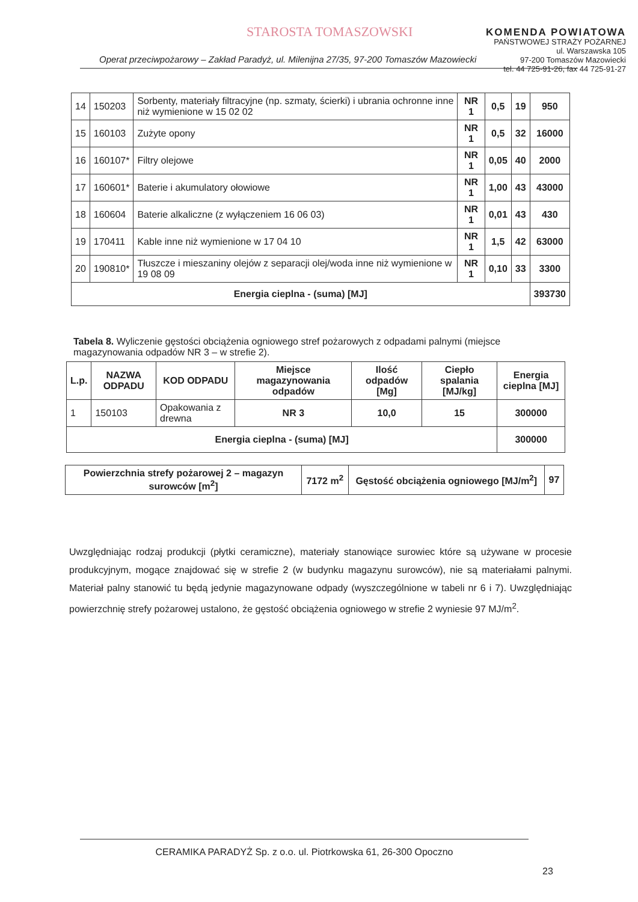STAROSTA TOMASZOWSKI
KOMENDA POWIATOWA
PAŃSTWOWEJ STRAŻY POŻARNEJ
ul. Warszawska 105
97-200 Tomaszów Mazowiecki
tel. 44 725-91-26, fax 44 725-91-27
Operat przeciwpożarowy – Zakład Paradyż, ul. Milenijna 27/35, 97-200 Tomaszów Mazowiecki
| 14 | 150203 | Sorbenty, materiały filtracyjne (np. szmaty, ścierki) i ubrania ochronne inne niż wymienione w 15 02 02 | NR 1 | 0,5 | 19 | 950 |
| 15 | 160103 | Zużyte opony | NR 1 | 0,5 | 32 | 16000 |
| 16 | 160107* | Filtry olejowe | NR 1 | 0,05 | 40 | 2000 |
| 17 | 160601* | Baterie i akumulatory ołowiowe | NR 1 | 1,00 | 43 | 43000 |
| 18 | 160604 | Baterie alkaliczne (z wyłączeniem 16 06 03) | NR 1 | 0,01 | 43 | 430 |
| 19 | 170411 | Kable inne niż wymienione w 17 04 10 | NR 1 | 1,5 | 42 | 63000 |
| 20 | 190810* | Tłuszcze i mieszaniny olejów z separacji olej/woda inne niż wymienione w 19 08 09 | NR 1 | 0,10 | 33 | 3300 |
| Energia cieplna - (suma) [MJ] | | | | | | 393730 |
Tabela 8. Wyliczenie gęstości obciążenia ogniowego stref pożarowych z odpadami palnymi (miejsce magazynowania odpadów NR 3 – w strefie 2).
| L.p. | NAZWA ODPADU | KOD ODPADU | Miejsce magazynowania odpadów | Ilość odpadów [Mg] | Ciepło spalania [MJ/kg] | Energia cieplna [MJ] |
| --- | --- | --- | --- | --- | --- | --- |
| 1 | 150103 | Opakowania z drewna | NR 3 | 10,0 | 15 | 300000 |
| Energia cieplna - (suma) [MJ] | | | | | | 300000 |
| Powierzchnia strefy pożarowej 2 – magazyn surowców [m<sup>2</sup>] | 7172 m<sup>2</sup> | Gęstość obciążenia ogniowego [MJ/m<sup>2</sup>] | 97 |
Uwzględniając rodzaj produkcji (płytki ceramiczne), materiały stanowiące surowiec które są używane w procesie produkcyjnym, mogące znajdować się w strefie 2 (w budynku magazynu surowców), nie są materiałami palnymi. Materiał palny stanowić tu będą jedynie magazynowane odpady (wyszczególnione w tabeli nr 6 i 7). Uwzględniając powierzchnię strefy pożarowej ustalono, że gęstość obciążenia ogniowego w strefie 2 wyniesie 97 MJ/m<sup>2</sup>.
CERAMIKA PARADYŻ Sp. z o.o. ul. Piotrkowska 61, 26-300 Opoczno
23